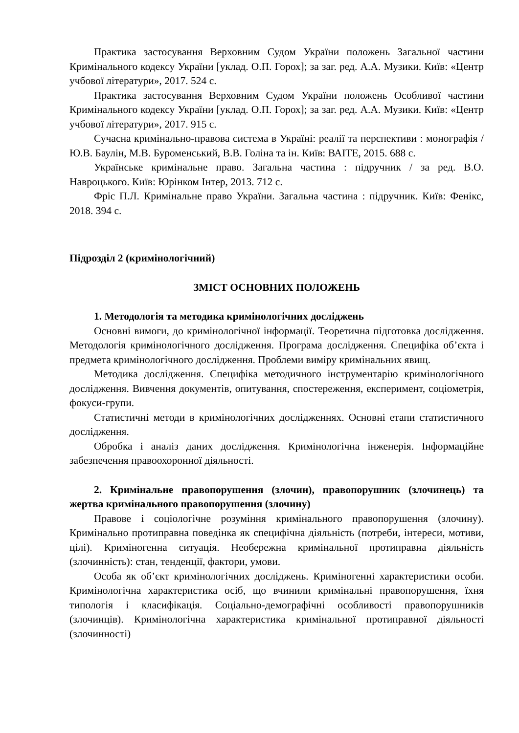Практика застосування Верховним Судом України положень Загальної частини Кримінального кодексу України [уклад. О.П. Горох]; за заг. ред. А.А. Музики. Київ: «Центр учбової літератури», 2017. 524 с.
Практика застосування Верховним Судом України положень Особливої частини Кримінального кодексу України [уклад. О.П. Горох]; за заг. ред. А.А. Музики. Київ: «Центр учбової літератури», 2017. 915 с.
Сучасна кримінально-правова система в Україні: реалії та перспективи : монографія / Ю.В. Баулін, М.В. Буроменський, В.В. Голіна та ін. Київ: ВАІТЕ, 2015. 688 с.
Українське кримінальне право. Загальна частина : підручник / за ред. В.О. Навроцького. Київ: Юрінком Інтер, 2013. 712 с.
Фріс П.Л. Кримінальне право України. Загальна частина : підручник. Київ: Фенікс, 2018. 394 с.
Підрозділ 2 (кримінологічний)
ЗМІСТ ОСНОВНИХ ПОЛОЖЕНЬ
1. Методологія та методика кримінологічних досліджень
Основні вимоги, до кримінологічної інформації. Теоретична підготовка дослідження. Методологія кримінологічного дослідження. Програма дослідження. Специфіка об’єкта і предмета кримінологічного дослідження. Проблеми виміру кримінальних явищ.
Методика дослідження. Специфіка методичного інструментарію кримінологічного дослідження. Вивчення документів, опитування, спостереження, експеримент, соціометрія, фокуси-групи.
Статистичні методи в кримінологічних дослідженнях. Основні етапи статистичного дослідження.
Обробка і аналіз даних дослідження. Кримінологічна інженерія. Інформаційне забезпечення правоохоронної діяльності.
2. Кримінальне правопорушення (злочин), правопорушник (злочинець) та жертва кримінального правопорушення (злочину)
Правове і соціологічне розуміння кримінального правопорушення (злочину). Кримінально протиправна поведінка як специфічна діяльність (потреби, інтереси, мотиви, цілі). Криміногенна ситуація. Необережна кримінальної протиправна діяльність (злочинність): стан, тенденції, фактори, умови.
Особа як об’єкт кримінологічних досліджень. Криміногенні характеристики особи. Кримінологічна характеристика осіб, що вчинили кримінальні правопорушення, їхня типологія і класифікація. Соціально-демографічні особливості правопорушників (злочинців). Кримінологічна характеристика кримінальної протиправної діяльності (злочинності)